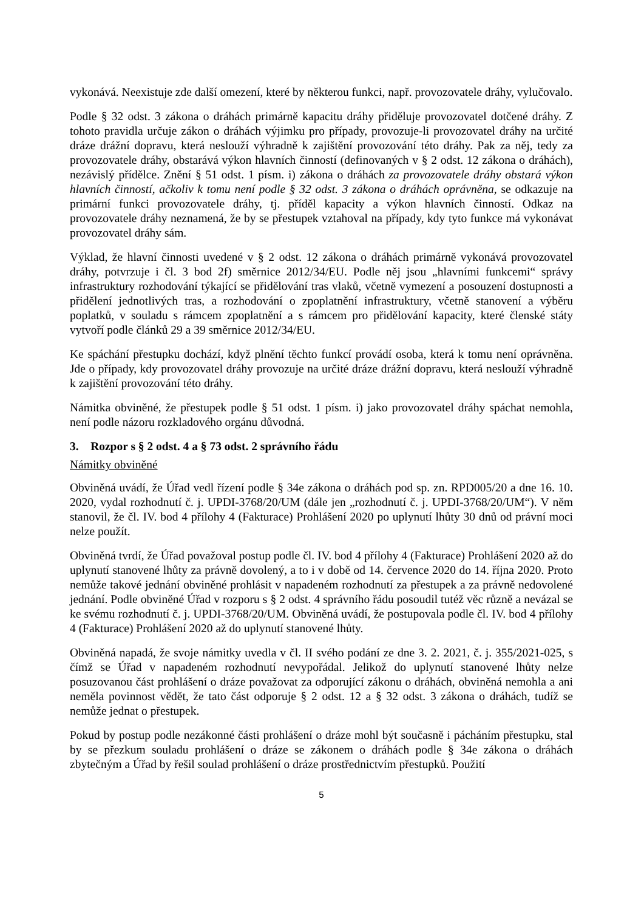vykonává. Neexistuje zde další omezení, které by některou funkci, např. provozovatele dráhy, vylučovalo.
Podle § 32 odst. 3 zákona o dráhách primárně kapacitu dráhy přiděluje provozovatel dotčené dráhy. Z tohoto pravidla určuje zákon o dráhách výjimku pro případy, provozuje-li provozovatel dráhy na určité dráze drážní dopravu, která neslouží výhradně k zajištění provozování této dráhy. Pak za něj, tedy za provozovatele dráhy, obstarává výkon hlavních činností (definovaných v § 2 odst. 12 zákona o dráhách), nezávislý přídělce. Znění § 51 odst. 1 písm. i) zákona o dráhách za provozovatele dráhy obstará výkon hlavních činností, ačkoliv k tomu není podle § 32 odst. 3 zákona o dráhách oprávněna, se odkazuje na primární funkci provozovatele dráhy, tj. příděl kapacity a výkon hlavních činností. Odkaz na provozovatele dráhy neznamená, že by se přestupek vztahoval na případy, kdy tyto funkce má vykonávat provozovatel dráhy sám.
Výklad, že hlavní činnosti uvedené v § 2 odst. 12 zákona o dráhách primárně vykonává provozovatel dráhy, potvrzuje i čl. 3 bod 2f) směrnice 2012/34/EU. Podle něj jsou „hlavními funkcemi“ správy infrastruktury rozhodování týkající se přidělování tras vlaků, včetně vymezení a posouzení dostupnosti a přidělení jednotlivých tras, a rozhodování o zpoplatnění infrastruktury, včetně stanovení a výběru poplatků, v souladu s rámcem zpoplatnění a s rámcem pro přidělování kapacity, které členské státy vytvoří podle článků 29 a 39 směrnice 2012/34/EU.
Ke spáchání přestupku dochází, když plnění těchto funkcí provádí osoba, která k tomu není oprávněna. Jde o případy, kdy provozovatel dráhy provozuje na určité dráze drážní dopravu, která neslouží výhradně k zajištění provozování této dráhy.
Námitka obviněné, že přestupek podle § 51 odst. 1 písm. i) jako provozovatel dráhy spáchat nemohla, není podle názoru rozkladového orgánu důvodná.
3. Rozpor s § 2 odst. 4 a § 73 odst. 2 správního řádu
Námitky obviněné
Obviněná uvádí, že Úřad vedl řízení podle § 34e zákona o dráhách pod sp. zn. RPD005/20 a dne 16. 10. 2020, vydal rozhodnutí č. j. UPDI-3768/20/UM (dále jen „rozhodnutí č. j. UPDI-3768/20/UM“). V něm stanovil, že čl. IV. bod 4 přílohy 4 (Fakturace) Prohlášení 2020 po uplynutí lhůty 30 dnů od právní moci nelze použít.
Obviněná tvrdí, že Úřad považoval postup podle čl. IV. bod 4 přílohy 4 (Fakturace) Prohlášení 2020 až do uplynutí stanovené lhůty za právně dovolený, a to i v době od 14. července 2020 do 14. října 2020. Proto nemůže takové jednání obviněné prohlásit v napadeném rozhodnutí za přestupek a za právně nedovolené jednání. Podle obviněné Úřad v rozporu s § 2 odst. 4 správního řádu posoudil tutéž věc různě a nevázal se ke svému rozhodnutí č. j. UPDI-3768/20/UM. Obviněná uvádí, že postupovala podle čl. IV. bod 4 přílohy 4 (Fakturace) Prohlášení 2020 až do uplynutí stanovené lhůty.
Obviněná napadá, že svoje námitky uvedla v čl. II svého podání ze dne 3. 2. 2021, č. j. 355/2021-025, s čímž se Úřad v napadeném rozhodnutí nevypořádal. Jelikož do uplynutí stanovené lhůty nelze posuzovanou část prohlášení o dráze považovat za odporující zákonu o dráhách, obviněná nemohla a ani neměla povinnost vědět, že tato část odporuje § 2 odst. 12 a § 32 odst. 3 zákona o dráhách, tudíž se nemůže jednat o přestupek.
Pokud by postup podle nezákonné části prohlášení o dráze mohl být současně i pácháním přestupku, stal by se přezkum souladu prohlášení o dráze se zákonem o dráhách podle § 34e zákona o dráhách zbytečným a Úřad by řešil soulad prohlášení o dráze prostřednictvím přestupků. Použití
5